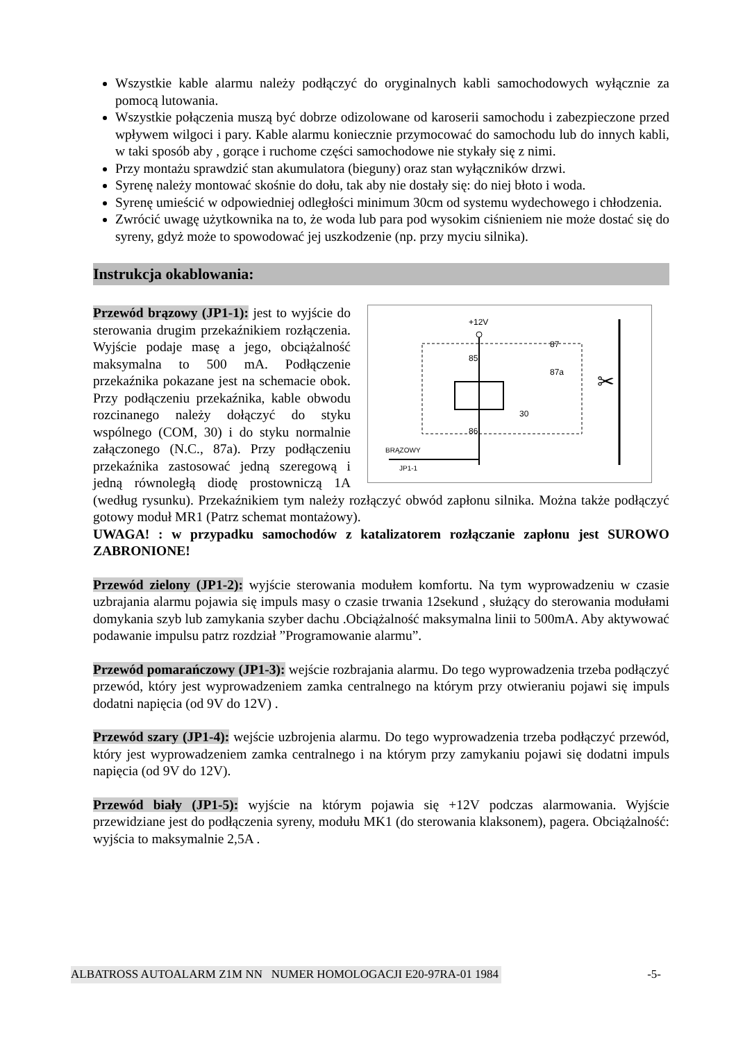Wszystkie kable alarmu należy podłączyć do oryginalnych kabli samochodowych wyłącznie za pomocą lutowania.
Wszystkie połączenia muszą być dobrze odizolowane od karoserii samochodu i zabezpieczone przed wpływem wilgoci i pary. Kable alarmu koniecznie przymocować do samochodu lub do innych kabli, w taki sposób aby , gorące i ruchome części samochodowe nie stykały się z nimi.
Przy montażu sprawdzić stan akumulatora (bieguny) oraz stan wyłączników drzwi.
Syrenę należy montować skośnie do dołu, tak aby nie dostały się: do niej błoto i woda.
Syrenę umieścić w odpowiedniej odległości minimum 30cm od systemu wydechowego i chłodzenia.
Zwrócić uwagę użytkownika na to, że woda lub para pod wysokim ciśnieniem nie może dostać się do syreny, gdyż może to spowodować jej uszkodzenie (np. przy myciu silnika).
Instrukcja okablowania:
+12V
85
86
87
87a
30
BRĄZOWY
JP1-1
✂
Przewód brązowy (JP1-1): jest to wyjście do sterowania drugim przekaźnikiem rozłączenia. Wyjście podaje masę a jego, obciążalność maksymalna to 500 mA. Podłączenie przekaźnika pokazane jest na schemacie obok. Przy podłączeniu przekaźnika, kable obwodu rozcinanego należy dołączyć do styku wspólnego (COM, 30) i do styku normalnie załączonego (N.C., 87a). Przy podłączeniu przekaźnika zastosować jedną szeregową i jedną równoległą diodę prostowniczą 1A (według rysunku). Przekaźnikiem tym należy rozłączyć obwód zapłonu silnika. Można także podłączyć gotowy moduł MR1 (Patrz schemat montażowy).
UWAGA! : w przypadku samochodów z katalizatorem rozłączanie zapłonu jest SUROWO ZABRONIONE!
Przewód zielony (JP1-2): wyjście sterowania modułem komfortu. Na tym wyprowadzeniu w czasie uzbrajania alarmu pojawia się impuls masy o czasie trwania 12sekund , służący do sterowania modułami domykania szyb lub zamykania szyber dachu .Obciążalność maksymalna linii to 500mA. Aby aktywować podawanie impulsu patrz rozdział ”Programowanie alarmu”.
Przewód pomarańczowy (JP1-3): wejście rozbrajania alarmu. Do tego wyprowadzenia trzeba podłączyć przewód, który jest wyprowadzeniem zamka centralnego na którym przy otwieraniu pojawi się impuls dodatni napięcia (od 9V do 12V) .
Przewód szary (JP1-4): wejście uzbrojenia alarmu. Do tego wyprowadzenia trzeba podłączyć przewód, który jest wyprowadzeniem zamka centralnego i na którym przy zamykaniu pojawi się dodatni impuls napięcia (od 9V do 12V).
Przewód biały (JP1-5): wyjście na którym pojawia się +12V podczas alarmowania. Wyjście przewidziane jest do podłączenia syreny, modułu MK1 (do sterowania klaksonem), pagera. Obciążalność: wyjścia to maksymalnie 2,5A .
ALBATROSS AUTOALARM Z1M NN NUMER HOMOLOGACJI E20-97RA-01 1984 -5-